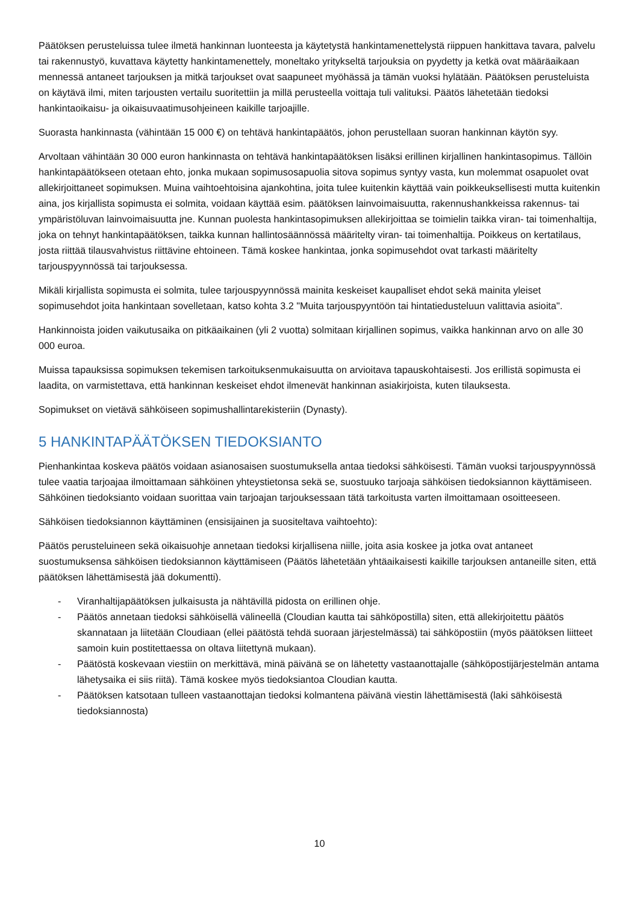Päätöksen perusteluissa tulee ilmetä hankinnan luonteesta ja käytetystä hankintamenettelystä riippuen hankittava tavara, palvelu tai rakennustyö, kuvattava käytetty hankintamenettely, moneltako yritykseltä tarjouksia on pyydetty ja ketkä ovat määräaikaan mennessä antaneet tarjouksen ja mitkä tarjoukset ovat saapuneet myöhässä ja tämän vuoksi hylätään. Päätöksen perusteluista on käytävä ilmi, miten tarjousten vertailu suoritettiin ja millä perusteella voittaja tuli valituksi. Päätös lähetetään tiedoksi hankintaoikaisu- ja oikaisuvaatimusohjeineen kaikille tarjoajille.
Suorasta hankinnasta (vähintään 15 000 €) on tehtävä hankintapäätös, johon perustellaan suoran hankinnan käytön syy.
Arvoltaan vähintään 30 000 euron hankinnasta on tehtävä hankintapäätöksen lisäksi erillinen kirjallinen hankintasopimus. Tällöin hankintapäätökseen otetaan ehto, jonka mukaan sopimusosapuolia sitova sopimus syntyy vasta, kun molemmat osapuolet ovat allekirjoittaneet sopimuksen. Muina vaihtoehtoisina ajankohtina, joita tulee kuitenkin käyttää vain poikkeuksellisesti mutta kuitenkin aina, jos kirjallista sopimusta ei solmita, voidaan käyttää esim. päätöksen lainvoimaisuutta, rakennushankkeissa rakennus- tai ympäristöluvan lainvoimaisuutta jne. Kunnan puolesta hankintasopimuksen allekirjoittaa se toimielin taikka viran- tai toimenhaltija, joka on tehnyt hankintapäätöksen, taikka kunnan hallintosäännössä määritelty viran- tai toimenhaltija. Poikkeus on kertatilaus, josta riittää tilausvahvistus riittävine ehtoineen. Tämä koskee hankintaa, jonka sopimusehdot ovat tarkasti määritelty tarjouspyynnössä tai tarjouksessa.
Mikäli kirjallista sopimusta ei solmita, tulee tarjouspyynnössä mainita keskeiset kaupalliset ehdot sekä mainita yleiset sopimusehdot joita hankintaan sovelletaan, katso kohta 3.2 "Muita tarjouspyyntöön tai hintatiedusteluun valittavia asioita".
Hankinnoista joiden vaikutusaika on pitkäaikainen (yli 2 vuotta) solmitaan kirjallinen sopimus, vaikka hankinnan arvo on alle 30 000 euroa.
Muissa tapauksissa sopimuksen tekemisen tarkoituksenmukaisuutta on arvioitava tapauskohtaisesti. Jos erillistä sopimusta ei laadita, on varmistettava, että hankinnan keskeiset ehdot ilmenevät hankinnan asiakirjoista, kuten tilauksesta.
Sopimukset on vietävä sähköiseen sopimushallintarekisteriin (Dynasty).
5 HANKINTAPÄÄTÖKSEN TIEDOKSIANTO
Pienhankintaa koskeva päätös voidaan asianosaisen suostumuksella antaa tiedoksi sähköisesti. Tämän vuoksi tarjouspyynnössä tulee vaatia tarjoajaa ilmoittamaan sähköinen yhteystietonsa sekä se, suostuuko tarjoaja sähköisen tiedoksiannon käyttämiseen. Sähköinen tiedoksianto voidaan suorittaa vain tarjoajan tarjouksessaan tätä tarkoitusta varten ilmoittamaan osoitteeseen.
Sähköisen tiedoksiannon käyttäminen (ensisijainen ja suositeltava vaihtoehto):
Päätös perusteluineen sekä oikaisuohje annetaan tiedoksi kirjallisena niille, joita asia koskee ja jotka ovat antaneet suostumuksensa sähköisen tiedoksiannon käyttämiseen (Päätös lähetetään yhtäaikaisesti kaikille tarjouksen antaneille siten, että päätöksen lähettämisestä jää dokumentti).
- Viranhaltijapäätöksen julkaisusta ja nähtävillä pidosta on erillinen ohje.
- Päätös annetaan tiedoksi sähköisellä välineellä (Cloudian kautta tai sähköpostilla) siten, että allekirjoitettu päätös skannataan ja liitetään Cloudiaan (ellei päätöstä tehdä suoraan järjestelmässä) tai sähköpostiin (myös päätöksen liitteet samoin kuin postitettaessa on oltava liitettynä mukaan).
- Päätöstä koskevaan viestiin on merkittävä, minä päivänä se on lähetetty vastaanottajalle (sähköpostijärjestelmän antama lähetysaika ei siis riitä). Tämä koskee myös tiedoksiantoa Cloudian kautta.
- Päätöksen katsotaan tulleen vastaanottajan tiedoksi kolmantena päivänä viestin lähettämisestä (laki sähköisestä tiedoksiannosta)
10